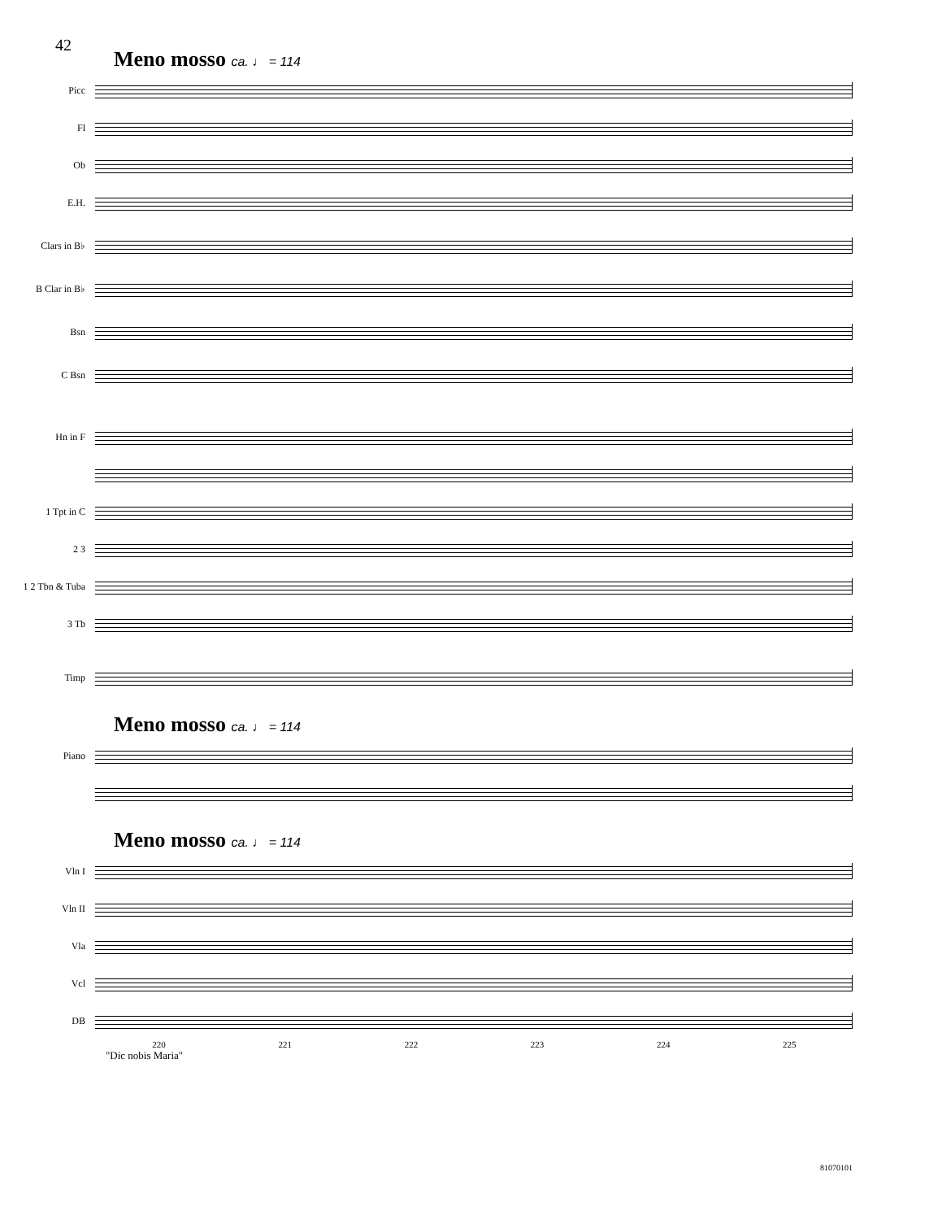42
Meno mosso ca. ♩ = 114
Picc
Fl
Ob
E.H.
Clars in B♭
B Clar in B♭
Bsn
C Bsn
Hn in F
1 Tpt in C
2 3
1 2 Tbn & Tuba
3 Tb
Timp
Meno mosso ca. ♩ = 114
Piano
Meno mosso ca. ♩ = 114
Vln I
Vln II
Vla
Vcl
DB
220 221 222 223 224 225
"Dic nobis Maria"
81070101